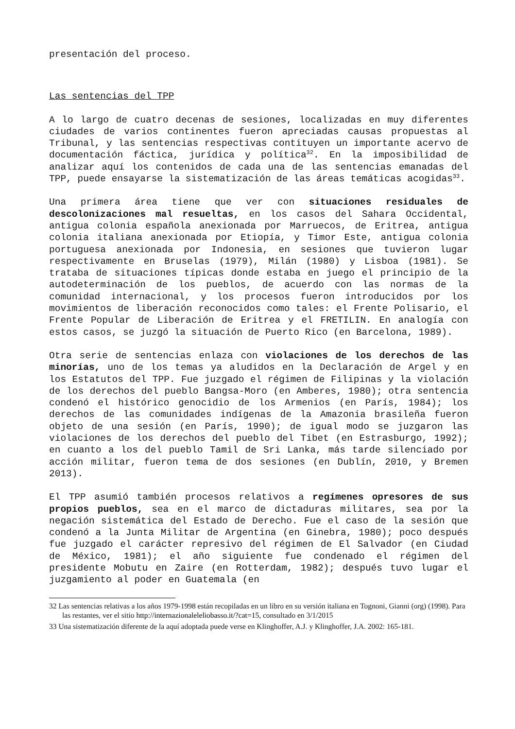presentación del proceso.
Las sentencias del TPP
A lo largo de cuatro decenas de sesiones, localizadas en muy diferentes ciudades de varios continentes fueron apreciadas causas propuestas al Tribunal, y las sentencias respectivas contituyen un importante acervo de documentación fáctica, jurídica y política<sup>32</sup>. En la imposibilidad de analizar aquí los contenidos de cada una de las sentencias emanadas del TPP, puede ensayarse la sistematización de las áreas temáticas acogidas<sup>33</sup>.
Una primera área tiene que ver con situaciones residuales de descolonizaciones mal resueltas, en los casos del Sahara Occidental, antigua colonia española anexionada por Marruecos, de Eritrea, antigua colonia italiana anexionada por Etiopía, y Timor Este, antigua colonia portuguesa anexionada por Indonesia, en sesiones que tuvieron lugar respectivamente en Bruselas (1979), Milán (1980) y Lisboa (1981). Se trataba de situaciones típicas donde estaba en juego el principio de la autodeterminación de los pueblos, de acuerdo con las normas de la comunidad internacional, y los procesos fueron introducidos por los movimientos de liberación reconocidos como tales: el Frente Polisario, el Frente Popular de Liberación de Eritrea y el FRETILIN. En analogía con estos casos, se juzgó la situación de Puerto Rico (en Barcelona, 1989).
Otra serie de sentencias enlaza con violaciones de los derechos de las minorías, uno de los temas ya aludidos en la Declaración de Argel y en los Estatutos del TPP. Fue juzgado el régimen de Filipinas y la violación de los derechos del pueblo Bangsa-Moro (en Amberes, 1980); otra sentencia condenó el histórico genocidio de los Armenios (en París, 1984); los derechos de las comunidades indígenas de la Amazonia brasileña fueron objeto de una sesión (en París, 1990); de igual modo se juzgaron las violaciones de los derechos del pueblo del Tibet (en Estrasburgo, 1992); en cuanto a los del pueblo Tamil de Sri Lanka, más tarde silenciado por acción militar, fueron tema de dos sesiones (en Dublín, 2010, y Bremen 2013).
El TPP asumió también procesos relativos a regímenes opresores de sus propios pueblos, sea en el marco de dictaduras militares, sea por la negación sistemática del Estado de Derecho. Fue el caso de la sesión que condenó a la Junta Militar de Argentina (en Ginebra, 1980); poco después fue juzgado el carácter represivo del régimen de El Salvador (en Ciudad de México, 1981); el año siguiente fue condenado el régimen del presidente Mobutu en Zaire (en Rotterdam, 1982); después tuvo lugar el juzgamiento al poder en Guatemala (en
32 Las sentencias relativas a los años 1979-1998 están recopiladas en un libro en su versión italiana en Tognoni, Gianni (org) (1998). Para las restantes, ver el sitio http://internazionaleleliobasso.it/?cat=15, consultado en 3/1/2015
33 Una sistematización diferente de la aquí adoptada puede verse en Klinghoffer, A.J. y Klinghoffer, J.A. 2002: 165-181.